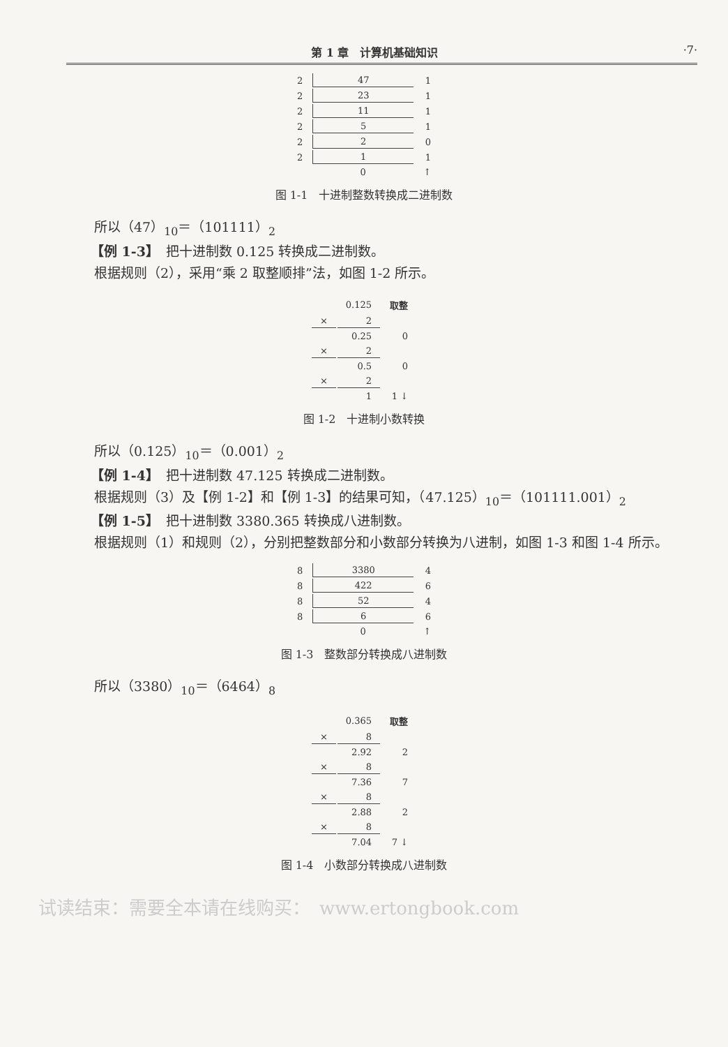第 1 章　计算机基础知识 ·7·
| 2 | 47 | 1 |
| 2 | 23 | 1 |
| 2 | 11 | 1 |
| 2 | 5 | 1 |
| 2 | 2 | 0 |
| 2 | 1 | 1 |
| | 0 | ↑ |
图 1-1　十进制整数转换成二进制数
所以（47）<sub>10</sub>＝（101111）<sub>2</sub>
【例 1-3】　把十进制数 0.125 转换成二进制数。
根据规则（2），采用“乘 2 取整顺排”法，如图 1-2 所示。
| | 0.125 | 取整 |
| × | 2 | |
| | 0.25 | 0 |
| × | 2 | |
| | 0.5 | 0 |
| × | 2 | |
| | 1 | 1 ↓ |
图 1-2　十进制小数转换
所以（0.125）<sub>10</sub>＝（0.001）<sub>2</sub>
【例 1-4】　把十进制数 47.125 转换成二进制数。
根据规则（3）及【例 1-2】和【例 1-3】的结果可知，（47.125）<sub>10</sub>＝（101111.001）<sub>2</sub>
【例 1-5】　把十进制数 3380.365 转换成八进制数。
根据规则（1）和规则（2），分别把整数部分和小数部分转换为八进制，如图 1-3 和图 1-4 所示。
| 8 | 3380 | 4 |
| 8 | 422 | 6 |
| 8 | 52 | 4 |
| 8 | 6 | 6 |
| | 0 | ↑ |
图 1-3　整数部分转换成八进制数
所以（3380）<sub>10</sub>＝（6464）<sub>8</sub>
| | 0.365 | 取整 |
| × | 8 | |
| | 2.92 | 2 |
| × | 8 | |
| | 7.36 | 7 |
| × | 8 | |
| | 2.88 | 2 |
| × | 8 | |
| | 7.04 | 7 ↓ |
图 1-4　小数部分转换成八进制数
试读结束：需要全本请在线购买：　www.ertongbook.com